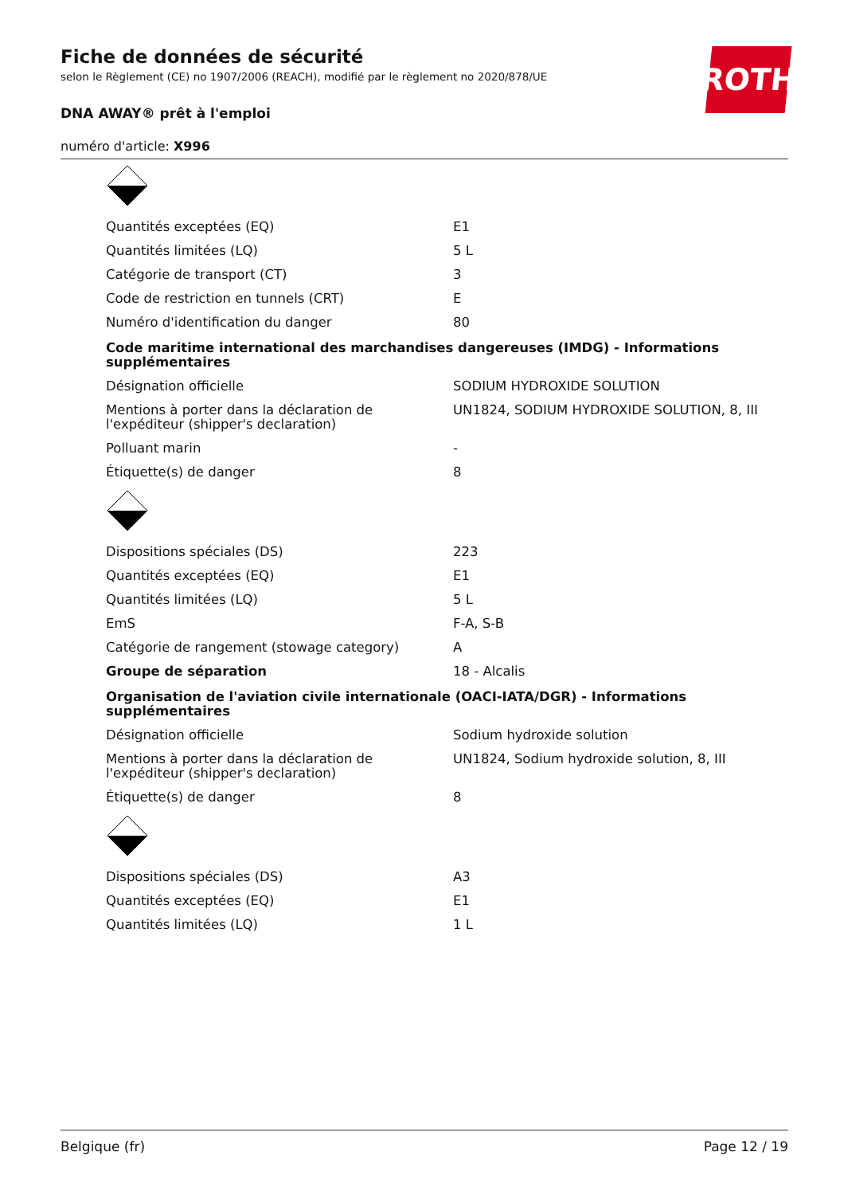ROTH
Fiche de données de sécurité
selon le Règlement (CE) no 1907/2006 (REACH), modifié par le règlement no 2020/878/UE
DNA AWAY® prêt à l'emploi
numéro d'article: X996
| Quantités exceptées (EQ) | E1 |
| Quantités limitées (LQ) | 5 L |
| Catégorie de transport (CT) | 3 |
| Code de restriction en tunnels (CRT) | E |
| Numéro d'identification du danger | 80 |
| Code maritime international des marchandises dangereuses (IMDG) - Informations supplémentaires | |
| Désignation officielle | SODIUM HYDROXIDE SOLUTION |
| Mentions à porter dans la déclaration de l'expéditeur (shipper's declaration) | UN1824, SODIUM HYDROXIDE SOLUTION, 8, III |
| Polluant marin | - |
| Étiquette(s) de danger | 8 |
| Dispositions spéciales (DS) | 223 |
| Quantités exceptées (EQ) | E1 |
| Quantités limitées (LQ) | 5 L |
| EmS | F-A, S-B |
| Catégorie de rangement (stowage category) | A |
| Groupe de séparation | 18 - Alcalis |
| Organisation de l'aviation civile internationale (OACI-IATA/DGR) - Informations supplémentaires | |
| Désignation officielle | Sodium hydroxide solution |
| Mentions à porter dans la déclaration de l'expéditeur (shipper's declaration) | UN1824, Sodium hydroxide solution, 8, III |
| Étiquette(s) de danger | 8 |
| Dispositions spéciales (DS) | A3 |
| Quantités exceptées (EQ) | E1 |
| Quantités limitées (LQ) | 1 L |
Belgique (fr) Page 12 / 19